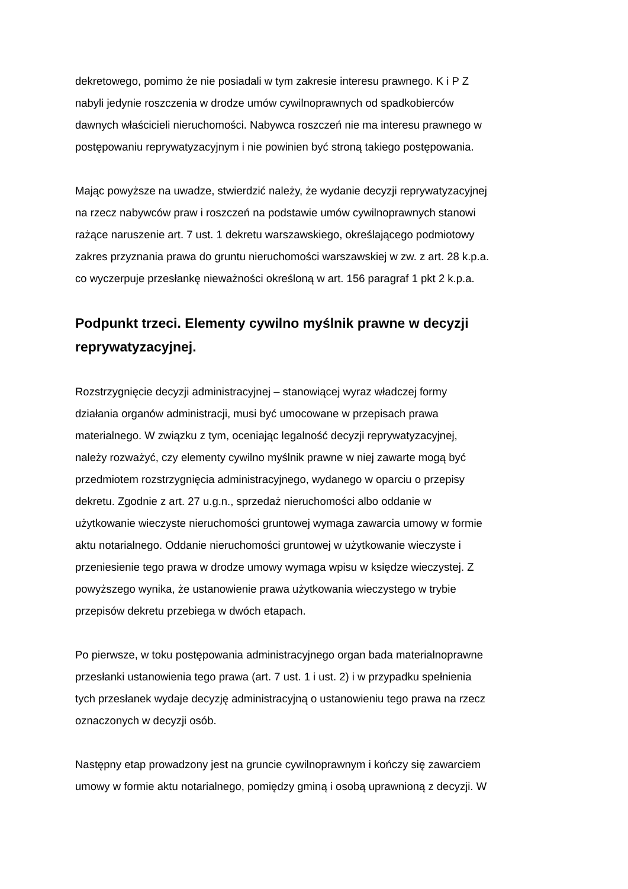dekretowego, pomimo że nie posiadali w tym zakresie interesu prawnego. K i P Z nabyli jedynie roszczenia w drodze umów cywilnoprawnych od spadkobierców dawnych właścicieli nieruchomości. Nabywca roszczeń nie ma interesu prawnego w postępowaniu reprywatyzacyjnym i nie powinien być stroną takiego postępowania.
Mając powyższe na uwadze, stwierdzić należy, że wydanie decyzji reprywatyzacyjnej na rzecz nabywców praw i roszczeń na podstawie umów cywilnoprawnych stanowi rażące naruszenie art. 7 ust. 1 dekretu warszawskiego, określającego podmiotowy zakres przyznania prawa do gruntu nieruchomości warszawskiej w zw. z art. 28 k.p.a. co wyczerpuje przesłankę nieważności określoną w art. 156 paragraf 1 pkt 2 k.p.a.
Podpunkt trzeci. Elementy cywilno myślnik prawne w decyzji
reprywatyzacyjnej.
Rozstrzygnięcie decyzji administracyjnej – stanowiącej wyraz władczej formy działania organów administracji, musi być umocowane w przepisach prawa materialnego. W związku z tym, oceniając legalność decyzji reprywatyzacyjnej, należy rozważyć, czy elementy cywilno myślnik prawne w niej zawarte mogą być przedmiotem rozstrzygnięcia administracyjnego, wydanego w oparciu o przepisy dekretu. Zgodnie z art. 27 u.g.n., sprzedaż nieruchomości albo oddanie w użytkowanie wieczyste nieruchomości gruntowej wymaga zawarcia umowy w formie aktu notarialnego. Oddanie nieruchomości gruntowej w użytkowanie wieczyste i przeniesienie tego prawa w drodze umowy wymaga wpisu w księdze wieczystej. Z powyższego wynika, że ustanowienie prawa użytkowania wieczystego w trybie przepisów dekretu przebiega w dwóch etapach.
Po pierwsze, w toku postępowania administracyjnego organ bada materialnoprawne przesłanki ustanowienia tego prawa (art. 7 ust. 1 i ust. 2) i w przypadku spełnienia tych przesłanek wydaje decyzję administracyjną o ustanowieniu tego prawa na rzecz oznaczonych w decyzji osób.
Następny etap prowadzony jest na gruncie cywilnoprawnym i kończy się zawarciem umowy w formie aktu notarialnego, pomiędzy gminą i osobą uprawnioną z decyzji. W